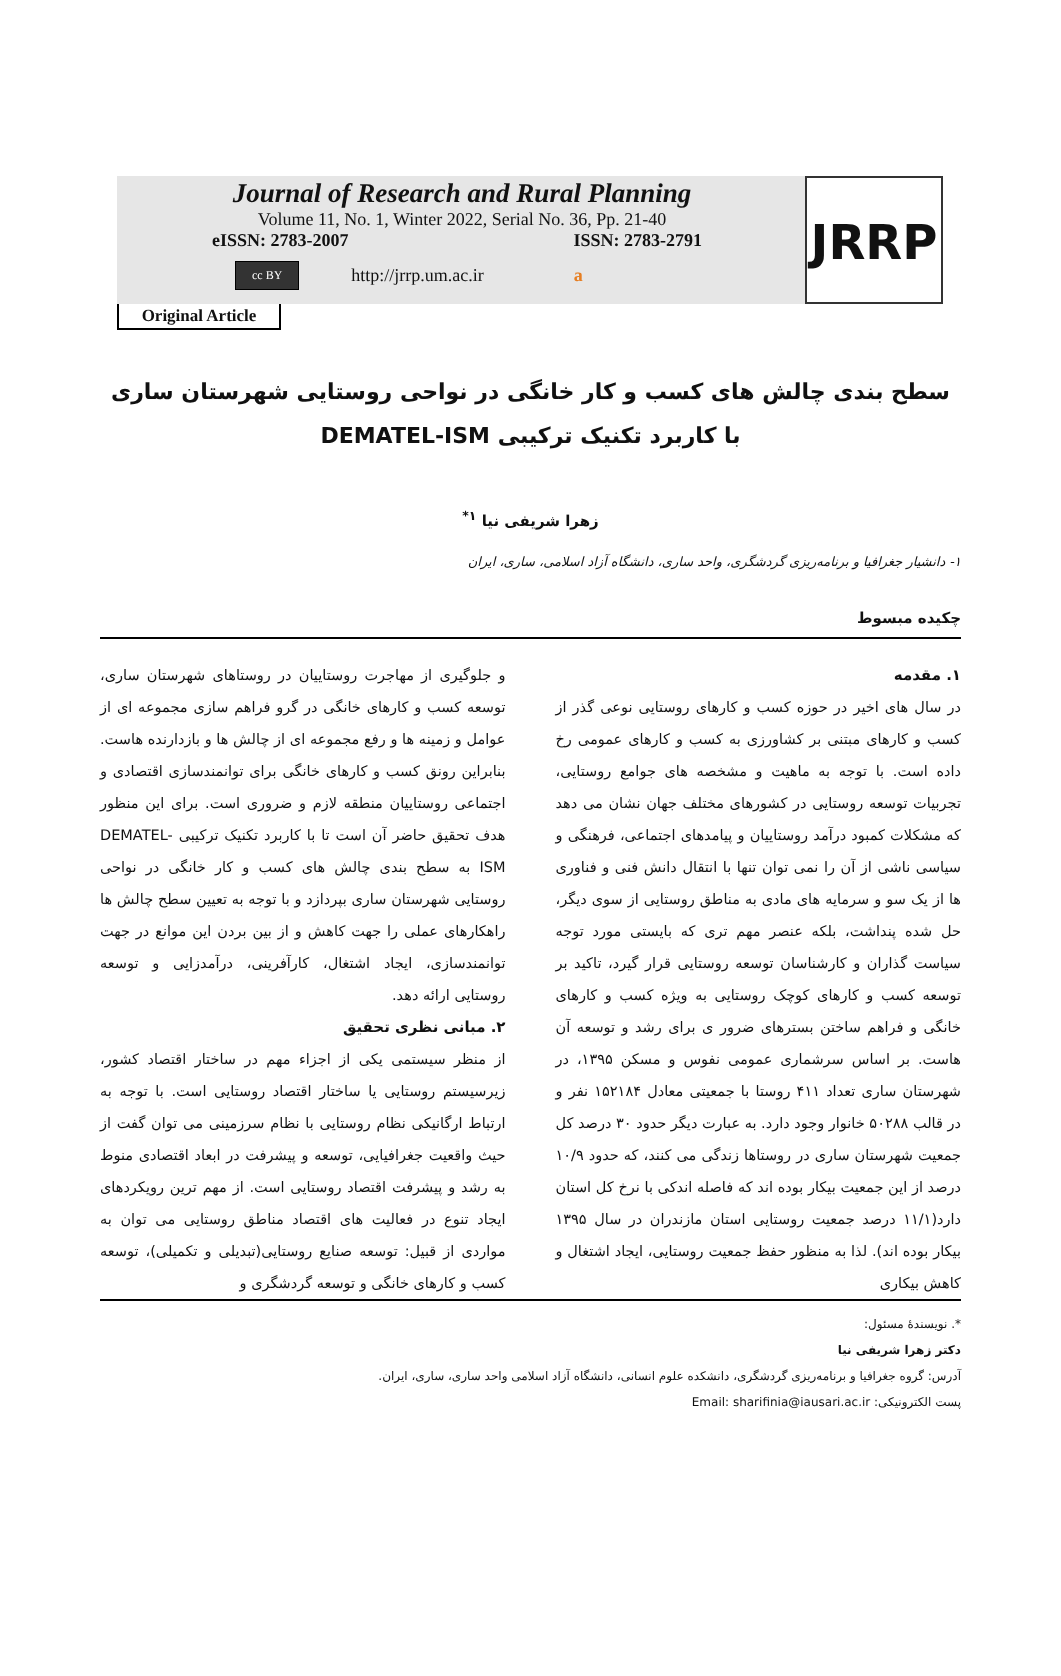Journal of Research and Rural Planning
Volume 11, No. 1, Winter 2022, Serial No. 36, Pp. 21-40
eISSN: 2783-2007 ISSN: 2783-2791
cc BY http://jrrp.um.ac.ir a
JRRP
Original Article
سطح بندی چالش های کسب و کار خانگی در نواحی روستایی شهرستان ساری
با کاربرد تکنیک ترکیبی DEMATEL-ISM
زهرا شریفی نیا <sup>۱*</sup>
۱- دانشیار جغرافیا و برنامه‌ریزی گردشگری، واحد ساری، دانشگاه آزاد اسلامی، ساری، ایران
چکیده مبسوط
۱. مقدمه
در سال های اخیر در حوزه کسب و کارهای روستایی نوعی گذر از کسب و کارهای مبتنی بر کشاورزی به کسب و کارهای عمومی رخ داده است. با توجه به ماهیت و مشخصه های جوامع روستایی، تجربیات توسعه روستایی در کشورهای مختلف جهان نشان می دهد که مشکلات کمبود درآمد روستاییان و پیامدهای اجتماعی، فرهنگی و سیاسی ناشی از آن را نمی توان تنها با انتقال دانش فنی و فناوری ها از یک سو و سرمایه های مادی به مناطق روستایی از سوی دیگر، حل شده پنداشت، بلکه عنصر مهم تری که بایستی مورد توجه سیاست گذاران و کارشناسان توسعه روستایی قرار گیرد، تاکید بر توسعه کسب و کارهای کوچک روستایی به ویژه کسب و کارهای خانگی و فراهم ساختن بسترهای ضرور ی برای رشد و توسعه آن هاست. بر اساس سرشماری عمومی نفوس و مسکن ۱۳۹۵، در شهرستان ساری تعداد ۴۱۱ روستا با جمعیتی معادل ۱۵۲۱۸۴ نفر و در قالب ۵۰۲۸۸ خانوار وجود دارد. به عبارت دیگر حدود ۳۰ درصد کل جمعیت شهرستان ساری در روستاها زندگی می کنند، که حدود ۱۰/۹ درصد از این جمعیت بیکار بوده اند که فاصله اندکی با نرخ کل استان دارد(۱۱/۱ درصد جمعیت روستایی استان مازندران در سال ۱۳۹۵ بیکار بوده اند). لذا به منظور حفظ جمعیت روستایی، ایجاد اشتغال و کاهش بیکاری
و جلوگیری از مهاجرت روستاییان در روستاهای شهرستان ساری، توسعه کسب و کارهای خانگی در گرو فراهم سازی مجموعه ای از عوامل و زمینه ها و رفع مجموعه ای از چالش ها و بازدارنده هاست. بنابراین رونق کسب و کارهای خانگی برای توانمندسازی اقتصادی و اجتماعی روستاییان منطقه لازم و ضروری است. برای این منظور هدف تحقیق حاضر آن است تا با کاربرد تکنیک ترکیبی DEMATEL-ISM به سطح بندی چالش های کسب و کار خانگی در نواحی روستایی شهرستان ساری بپردازد و با توجه به تعیین سطح چالش ها راهکارهای عملی را جهت کاهش و از بین بردن این موانع در جهت توانمندسازی، ایجاد اشتغال، کارآفرینی، درآمدزایی و توسعه روستایی ارائه دهد.
۲. مبانی نظری تحقیق
از منظر سیستمی یکی از اجزاء مهم در ساختار اقتصاد کشور، زیرسیستم روستایی یا ساختار اقتصاد روستایی است. با توجه به ارتباط ارگانیکی نظام روستایی با نظام سرزمینی می توان گفت از حیث واقعیت جغرافیایی، توسعه و پیشرفت در ابعاد اقتصادی منوط به رشد و پیشرفت اقتصاد روستایی است. از مهم ترین رویکردهای ایجاد تنوع در فعالیت های اقتصاد مناطق روستایی می توان به مواردی از قبیل: توسعه صنایع روستایی(تبدیلی و تکمیلی)، توسعه کسب و کارهای خانگی و توسعه گردشگری و
*. نویسندهٔ مسئول:
دکتر زهرا شریفی نیا
آدرس: گروه جغرافیا و برنامه‌ریزی گردشگری، دانشکده علوم انسانی، دانشگاه آزاد اسلامی واحد ساری، ساری، ایران.
پست الکترونیکی: Email: sharifinia@iausari.ac.ir